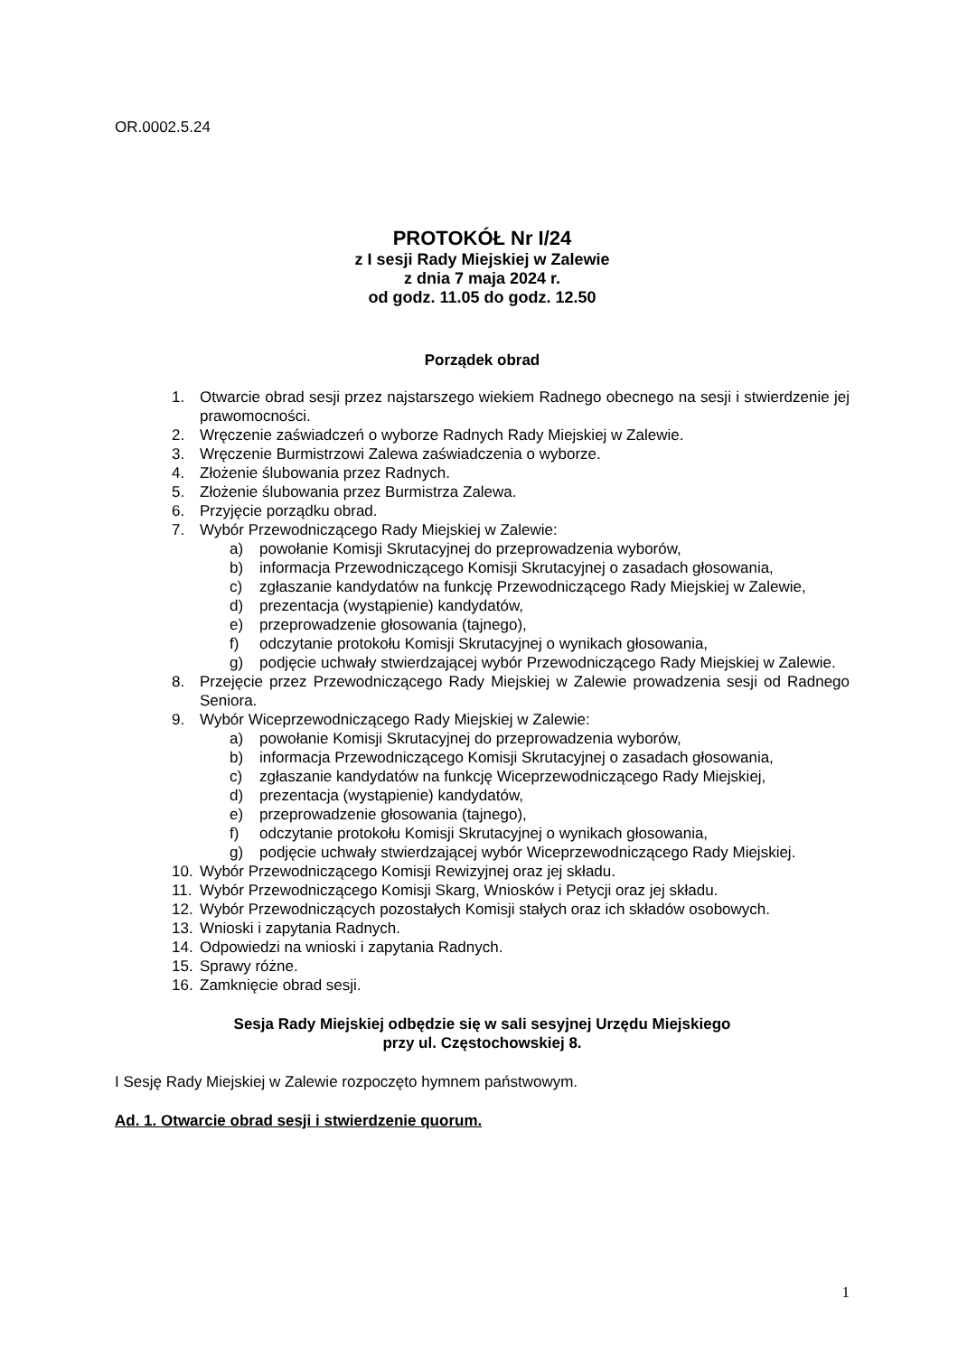OR.0002.5.24
PROTOKÓŁ Nr I/24
z I sesji Rady Miejskiej w Zalewie
z dnia 7 maja 2024 r.
od godz. 11.05 do godz. 12.50
Porządek obrad
1. Otwarcie obrad sesji przez najstarszego wiekiem Radnego obecnego na sesji i stwierdzenie jej prawomocności.
2. Wręczenie zaświadczeń o wyborze Radnych Rady Miejskiej w Zalewie.
3. Wręczenie Burmistrzowi Zalewa zaświadczenia o wyborze.
4. Złożenie ślubowania przez Radnych.
5. Złożenie ślubowania przez Burmistrza Zalewa.
6. Przyjęcie porządku obrad.
7. Wybór Przewodniczącego Rady Miejskiej w Zalewie:
a) powołanie Komisji Skrutacyjnej do przeprowadzenia wyborów,
b) informacja Przewodniczącego Komisji Skrutacyjnej o zasadach głosowania,
c) zgłaszanie kandydatów na funkcję Przewodniczącego Rady Miejskiej w Zalewie,
d) prezentacja (wystąpienie) kandydatów,
e) przeprowadzenie głosowania (tajnego),
f) odczytanie protokołu Komisji Skrutacyjnej o wynikach głosowania,
g) podjęcie uchwały stwierdzającej wybór Przewodniczącego Rady Miejskiej w Zalewie.
8. Przejęcie przez Przewodniczącego Rady Miejskiej w Zalewie prowadzenia sesji od Radnego Seniora.
9. Wybór Wiceprzewodniczącego Rady Miejskiej w Zalewie:
a) powołanie Komisji Skrutacyjnej do przeprowadzenia wyborów,
b) informacja Przewodniczącego Komisji Skrutacyjnej o zasadach głosowania,
c) zgłaszanie kandydatów na funkcję Wiceprzewodniczącego Rady Miejskiej,
d) prezentacja (wystąpienie) kandydatów,
e) przeprowadzenie głosowania (tajnego),
f) odczytanie protokołu Komisji Skrutacyjnej o wynikach głosowania,
g) podjęcie uchwały stwierdzającej wybór Wiceprzewodniczącego Rady Miejskiej.
10. Wybór Przewodniczącego Komisji Rewizyjnej oraz jej składu.
11. Wybór Przewodniczącego Komisji Skarg, Wniosków i Petycji oraz jej składu.
12. Wybór Przewodniczących pozostałych Komisji stałych oraz ich składów osobowych.
13. Wnioski i zapytania Radnych.
14. Odpowiedzi na wnioski i zapytania Radnych.
15. Sprawy różne.
16. Zamknięcie obrad sesji.
Sesja Rady Miejskiej odbędzie się w sali sesyjnej Urzędu Miejskiego
przy ul. Częstochowskiej 8.
I Sesję Rady Miejskiej w Zalewie rozpoczęto hymnem państwowym.
Ad. 1. Otwarcie obrad sesji i stwierdzenie quorum.
1